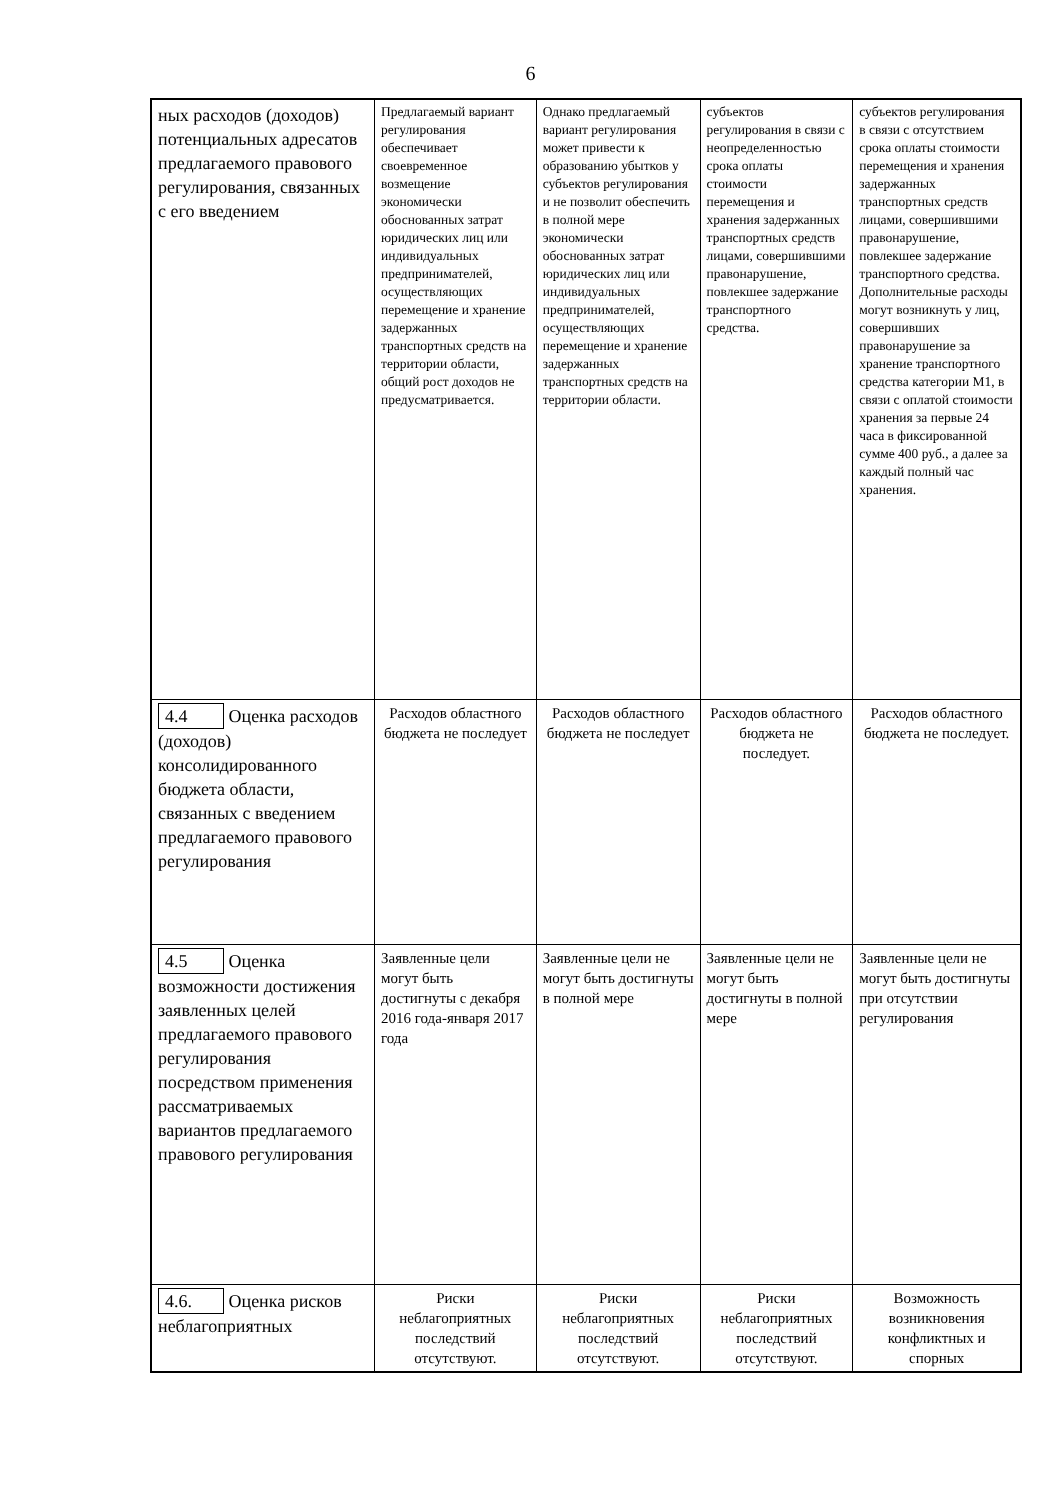6
| ных расходов (доходов) потенциальных адресатов предлагаемого правового регулирования, связанных с его введением | Предлагаемый вариант регулирования обеспечивает своевременное возмещение экономически обоснованных затрат юридических лиц или индивидуальных предпринимателей, осуществляющих перемещение и хранение задержанных транспортных средств на территории области, общий рост доходов не предусматривается. | Однако предлагаемый вариант регулирования может привести к образованию убытков у субъектов регулирования и не позволит обеспечить в полной мере экономически обоснованных затрат юридических лиц или индивидуальных предпринимателей, осуществляющих перемещение и хранение задержанных транспортных средств на территории области. | субъектов регулирования в связи с неопределенностью срока оплаты стоимости перемещения и хранения задержанных транспортных средств лицами, совершившими правонарушение, повлекшее задержание транспортного средства. | субъектов регулирования в связи с отсутствием срока оплаты стоимости перемещения и хранения задержанных транспортных средств лицами, совершившими правонарушение, повлекшее задержание транспортного средства. Дополнительные расходы могут возникнуть у лиц, совершивших правонарушение за хранение транспортного средства категории М1, в связи с оплатой стоимости хранения за первые 24 часа в фиксированной сумме 400 руб., а далее за каждый полный час хранения. |
| 4.4 Оценка расходов (доходов) консолидированного бюджета области, связанных с введением предлагаемого правового регулирования | Расходов областного бюджета не последует | Расходов областного бюджета не последует | Расходов областного бюджета не последует. | Расходов областного бюджета не последует. |
| 4.5 Оценка возможности достижения заявленных целей предлагаемого правового регулирования посредством применения рассматриваемых вариантов предлагаемого правового регулирования | Заявленные цели могут быть достигнуты с декабря 2016 года-января 2017 года | Заявленные цели не могут быть достигнуты в полной мере | Заявленные цели не могут быть достигнуты в полной мере | Заявленные цели не могут быть достигнуты при отсутствии регулирования |
| 4.6. Оценка рисков неблагоприятных | Риски неблагоприятных последствий отсутствуют. | Риски неблагоприятных последствий отсутствуют. | Риски неблагоприятных последствий отсутствуют. | Возможность возникновения конфликтных и спорных |